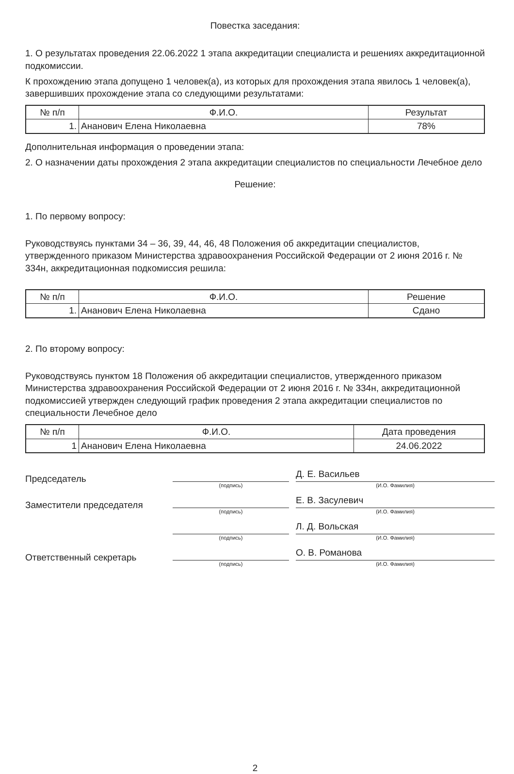Повестка заседания:
1. О результатах проведения 22.06.2022 1 этапа аккредитации специалиста и решениях аккредитационной подкомиссии.
К прохождению этапа допущено 1 человек(а), из которых для прохождения этапа явилось 1 человек(а), завершивших прохождение этапа со следующими результатами:
| № п/п | Ф.И.О. | Результат |
| --- | --- | --- |
| 1. | Ананович Елена Николаевна | 78% |
Дополнительная информация о проведении этапа:
2. О назначении даты прохождения 2 этапа аккредитации специалистов по специальности Лечебное дело
Решение:
1. По первому вопросу:
Руководствуясь пунктами 34 – 36, 39, 44, 46, 48 Положения об аккредитации специалистов, утвержденного приказом Министерства здравоохранения Российской Федерации от 2 июня 2016 г. № 334н, аккредитационная подкомиссия решила:
| № п/п | Ф.И.О. | Решение |
| --- | --- | --- |
| 1. | Ананович Елена Николаевна | Сдано |
2. По второму вопросу:
Руководствуясь пунктом 18 Положения об аккредитации специалистов, утвержденного приказом Министерства здравоохранения Российской Федерации от 2 июня 2016 г. № 334н, аккредитационной подкомиссией утвержден следующий график проведения 2 этапа аккредитации специалистов по специальности Лечебное дело
| № п/п | Ф.И.О. | Дата проведения |
| --- | --- | --- |
| 1 | Ананович Елена Николаевна | 24.06.2022 |
Председатель
(подпись)
Д. Е. Васильев
(И.О. Фамилия)
Заместители председателя
(подпись)
Е. В. Засулевич
(И.О. Фамилия)
(подпись)
Л. Д. Вольская
(И.О. Фамилия)
Ответственный секретарь
(подпись)
О. В. Романова
(И.О. Фамилия)
2